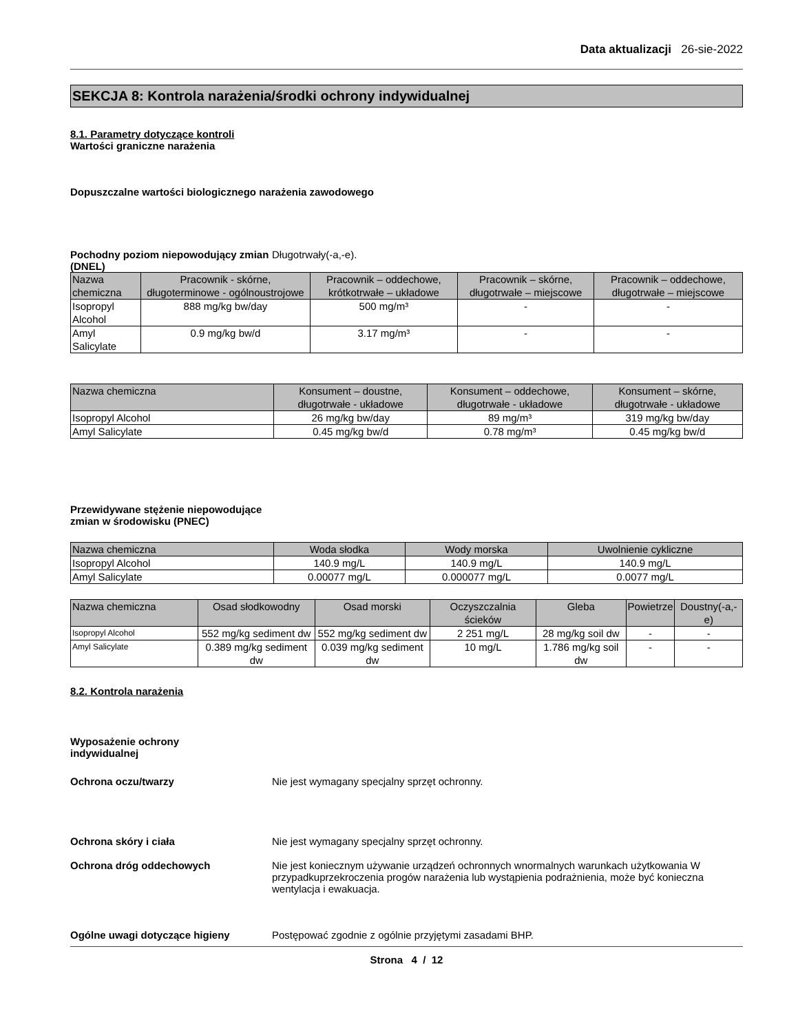Data aktualizacji 26-sie-2022
SEKCJA 8: Kontrola narażenia/środki ochrony indywidualnej
8.1. Parametry dotyczące kontroli
Wartości graniczne narażenia
Dopuszczalne wartości biologicznego narażenia zawodowego
Pochodny poziom niepowodujący zmian (DNEL)
Długotrwały(-a,-e).
| Nazwa chemiczna | Pracownik - skórne, długoterminowe - ogólnoustrojowe | Pracownik – oddechowe, krótkotrwałe – układowe | Pracownik – skórne, długotrwałe – miejscowe | Pracownik – oddechowe, długotrwałe – miejscowe |
| --- | --- | --- | --- | --- |
| Isopropyl Alcohol | 888 mg/kg bw/day | 500 mg/m³ | - | - |
| Amyl Salicylate | 0.9 mg/kg bw/d | 3.17 mg/m³ | - | - |
| Nazwa chemiczna | Konsument – doustne, długotrwałe - układowe | Konsument – oddechowe, długotrwałe - układowe | Konsument – skórne, długotrwałe - układowe |
| --- | --- | --- | --- |
| Isopropyl Alcohol | 26 mg/kg bw/day | 89 mg/m³ | 319 mg/kg bw/day |
| Amyl Salicylate | 0.45 mg/kg bw/d | 0.78 mg/m³ | 0.45 mg/kg bw/d |
Przewidywane stężenie niepowodujące zmian w środowisku (PNEC)
| Nazwa chemiczna | Woda słodka | Wody morska | Uwolnienie cykliczne |
| --- | --- | --- | --- |
| Isopropyl Alcohol | 140.9 mg/L | 140.9 mg/L | 140.9 mg/L |
| Amyl Salicylate | 0.00077 mg/L | 0.000077 mg/L | 0.0077 mg/L |
| Nazwa chemiczna | Osad słodkowodny | Osad morski | Oczyszczalnia ścieków | Gleba | Powietrze | Doustny(-a,-e) |
| --- | --- | --- | --- | --- | --- | --- |
| Isopropyl Alcohol | 552 mg/kg sediment dw | 552 mg/kg sediment dw | 2 251 mg/L | 28 mg/kg soil dw | - | - |
| Amyl Salicylate | 0.389 mg/kg sediment dw | 0.039 mg/kg sediment dw | 10 mg/L | 1.786 mg/kg soil dw | - | - |
8.2. Kontrola narażenia
Wyposażenie ochrony indywidualnej
Ochrona oczu/twarzy Nie jest wymagany specjalny sprzęt ochronny.
Ochrona skóry i ciała Nie jest wymagany specjalny sprzęt ochronny.
Ochrona dróg oddechowych Nie jest koniecznym używanie urządzeń ochronnych wnormalnych warunkach użytkowania W przypadkuprzekroczenia progów narażenia lub wystąpienia podrażnienia, może być konieczna wentylacja i ewakuacja.
Ogólne uwagi dotyczące higieny Postępować zgodnie z ogólnie przyjętymi zasadami BHP.
Strona 4 / 12